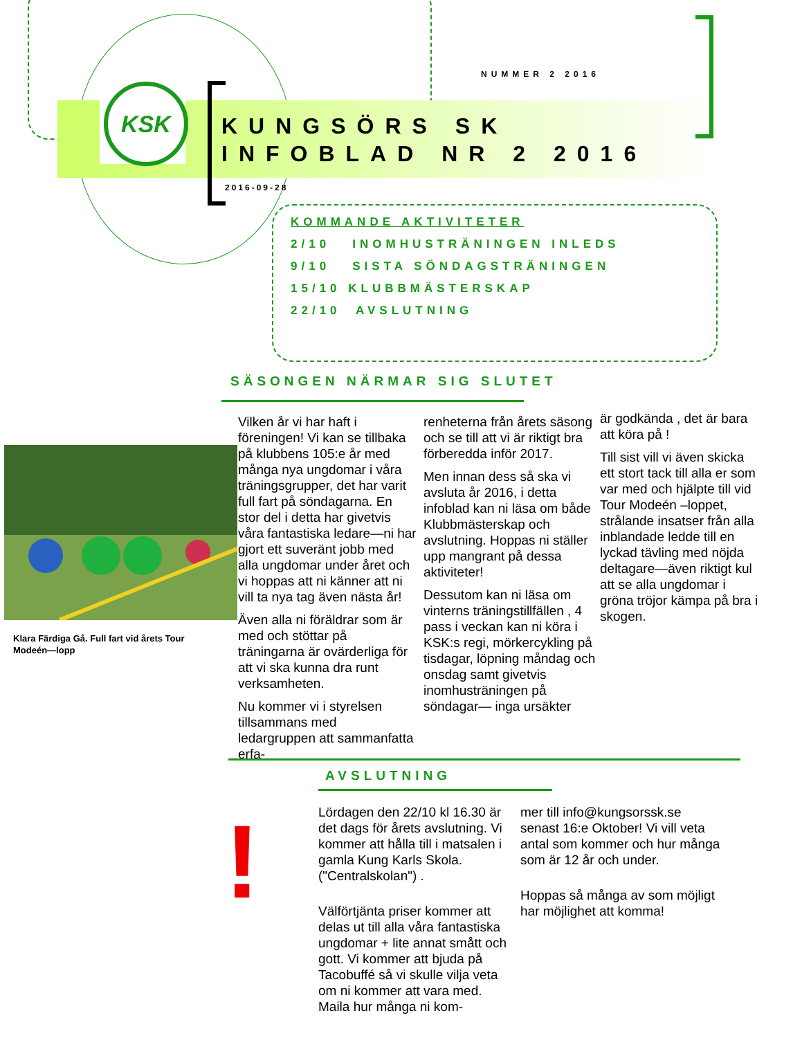KSK
NUMMER 2 2016
KUNGSÖRS SK
INFOBLAD NR 2 2016
2016-09-28
KOMMANDE AKTIVITETER
2/10 INOMHUSTRÄNINGEN INLEDS
9/10 SISTA SÖNDAGSTRÄNINGEN
15/10 KLUBBMÄSTERSKAP
22/10 AVSLUTNING
SÄSONGEN NÄRMAR SIG SLUTET
Klara Färdiga Gå. Full fart vid årets Tour Modeén—lopp
Vilken år vi har haft i föreningen! Vi kan se tillbaka på klubbens 105:e år med många nya ungdomar i våra träningsgrupper, det har varit full fart på söndagarna. En stor del i detta har givetvis våra fantastiska ledare—ni har gjort ett suveränt jobb med alla ungdomar under året och vi hoppas att ni känner att ni vill ta nya tag även nästa år!
Även alla ni föräldrar som är med och stöttar på träningarna är ovärderliga för att vi ska kunna dra runt verksamheten.
Nu kommer vi i styrelsen tillsammans med ledargruppen att sammanfatta erfa-
renheterna från årets säsong och se till att vi är riktigt bra förberedda inför 2017.
Men innan dess så ska vi avsluta år 2016, i detta infoblad kan ni läsa om både Klubbmästerskap och avslutning. Hoppas ni ställer upp mangrant på dessa aktiviteter!
Dessutom kan ni läsa om vinterns träningstillfällen , 4 pass i veckan kan ni köra i KSK:s regi, mörkercykling på tisdagar, löpning måndag och onsdag samt givetvis inomhusträningen på söndagar— inga ursäkter
är godkända , det är bara att köra på !
Till sist vill vi även skicka ett stort tack till alla er som var med och hjälpte till vid Tour Modeén –loppet, strålande insatser från alla inblandade ledde till en lyckad tävling med nöjda deltagare—även riktigt kul att se alla ungdomar i gröna tröjor kämpa på bra i skogen.
AVSLUTNING
!
Lördagen den 22/10 kl 16.30 är det dags för årets avslutning. Vi kommer att hålla till i matsalen i gamla Kung Karls Skola. ("Centralskolan") .
Välförtjänta priser kommer att delas ut till alla våra fantastiska ungdomar + lite annat smått och gott. Vi kommer att bjuda på Tacobuffé så vi skulle vilja veta om ni kommer att vara med. Maila hur många ni kom-
mer till info@kungsorssk.se senast 16:e Oktober! Vi vill veta antal som kommer och hur många som är 12 år och under.
Hoppas så många av som möjligt har möjlighet att komma!